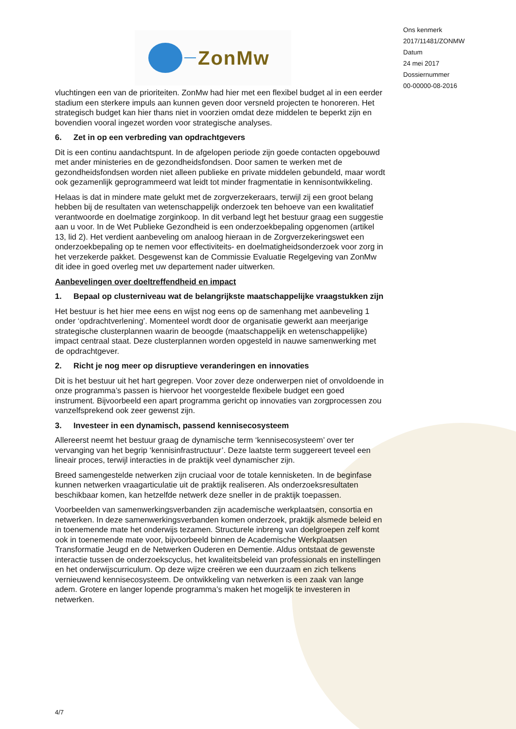ZonMw
Ons kenmerk
2017/11481/ZONMW
Datum
24 mei 2017
Dossiernummer
00-00000-08-2016
vluchtingen een van de prioriteiten. ZonMw had hier met een flexibel budget al in een eerder stadium een sterkere impuls aan kunnen geven door versneld projecten te honoreren. Het strategisch budget kan hier thans niet in voorzien omdat deze middelen te beperkt zijn en bovendien vooral ingezet worden voor strategische analyses.
6. Zet in op een verbreding van opdrachtgevers
Dit is een continu aandachtspunt. In de afgelopen periode zijn goede contacten opgebouwd met ander ministeries en de gezondheidsfondsen. Door samen te werken met de gezondheidsfondsen worden niet alleen publieke en private middelen gebundeld, maar wordt ook gezamenlijk geprogrammeerd wat leidt tot minder fragmentatie in kennisontwikkeling.
Helaas is dat in mindere mate gelukt met de zorgverzekeraars, terwijl zij een groot belang hebben bij de resultaten van wetenschappelijk onderzoek ten behoeve van een kwalitatief verantwoorde en doelmatige zorginkoop. In dit verband legt het bestuur graag een suggestie aan u voor. In de Wet Publieke Gezondheid is een onderzoekbepaling opgenomen (artikel 13, lid 2). Het verdient aanbeveling om analoog hieraan in de Zorgverzekeringswet een onderzoekbepaling op te nemen voor effectiviteits- en doelmatigheidsonderzoek voor zorg in het verzekerde pakket. Desgewenst kan de Commissie Evaluatie Regelgeving van ZonMw dit idee in goed overleg met uw departement nader uitwerken.
Aanbevelingen over doeltreffendheid en impact
1. Bepaal op clusterniveau wat de belangrijkste maatschappelijke vraagstukken zijn
Het bestuur is het hier mee eens en wijst nog eens op de samenhang met aanbeveling 1 onder ‘opdrachtverlening’. Momenteel wordt door de organisatie gewerkt aan meerjarige strategische clusterplannen waarin de beoogde (maatschappelijk en wetenschappelijke) impact centraal staat. Deze clusterplannen worden opgesteld in nauwe samenwerking met de opdrachtgever.
2. Richt je nog meer op disruptieve veranderingen en innovaties
Dit is het bestuur uit het hart gegrepen. Voor zover deze onderwerpen niet of onvoldoende in onze programma’s passen is hiervoor het voorgestelde flexibele budget een goed instrument. Bijvoorbeeld een apart programma gericht op innovaties van zorgprocessen zou vanzelfsprekend ook zeer gewenst zijn.
3. Investeer in een dynamisch, passend kennisecosysteem
Allereerst neemt het bestuur graag de dynamische term ‘kennisecosysteem’ over ter vervanging van het begrip ‘kennisinfrastructuur’. Deze laatste term suggereert teveel een lineair proces, terwijl interacties in de praktijk veel dynamischer zijn.
Breed samengestelde netwerken zijn cruciaal voor de totale kennisketen. In de beginfase kunnen netwerken vraagarticulatie uit de praktijk realiseren. Als onderzoeksresultaten beschikbaar komen, kan hetzelfde netwerk deze sneller in de praktijk toepassen.
Voorbeelden van samenwerkingsverbanden zijn academische werkplaatsen, consortia en netwerken. In deze samenwerkingsverbanden komen onderzoek, praktijk alsmede beleid en in toenemende mate het onderwijs tezamen. Structurele inbreng van doelgroepen zelf komt ook in toenemende mate voor, bijvoorbeeld binnen de Academische Werkplaatsen Transformatie Jeugd en de Netwerken Ouderen en Dementie. Aldus ontstaat de gewenste interactie tussen de onderzoekscyclus, het kwaliteitsbeleid van professionals en instellingen en het onderwijscurriculum. Op deze wijze creëren we een duurzaam en zich telkens vernieuwend kennisecosysteem. De ontwikkeling van netwerken is een zaak van lange adem. Grotere en langer lopende programma’s maken het mogelijk te investeren in netwerken.
4/7